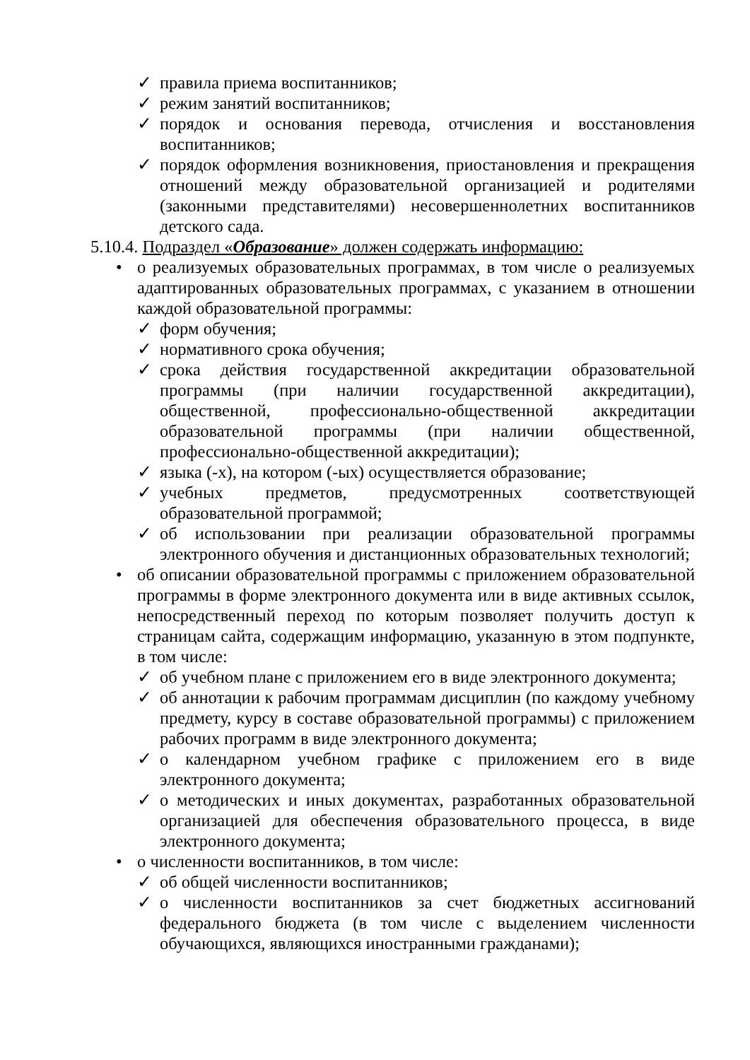✓ правила приема воспитанников;
✓ режим занятий воспитанников;
✓ порядок и основания перевода, отчисления и восстановления воспитанников;
✓ порядок оформления возникновения, приостановления и прекращения отношений между образовательной организацией и родителями (законными представителями) несовершеннолетних воспитанников детского сада.
5.10.4. Подраздел «Образование» должен содержать информацию:
• о реализуемых образовательных программах, в том числе о реализуемых адаптированных образовательных программах, с указанием в отношении каждой образовательной программы:
✓ форм обучения;
✓ нормативного срока обучения;
✓ срока действия государственной аккредитации образовательной программы (при наличии государственной аккредитации), общественной, профессионально-общественной аккредитации образовательной программы (при наличии общественной, профессионально-общественной аккредитации);
✓ языка (-х), на котором (-ых) осуществляется образование;
✓ учебных предметов, предусмотренных соответствующей образовательной программой;
✓ об использовании при реализации образовательной программы электронного обучения и дистанционных образовательных технологий;
• об описании образовательной программы с приложением образовательной программы в форме электронного документа или в виде активных ссылок, непосредственный переход по которым позволяет получить доступ к страницам сайта, содержащим информацию, указанную в этом подпункте, в том числе:
✓ об учебном плане с приложением его в виде электронного документа;
✓ об аннотации к рабочим программам дисциплин (по каждому учебному предмету, курсу в составе образовательной программы) с приложением рабочих программ в виде электронного документа;
✓ о календарном учебном графике с приложением его в виде электронного документа;
✓ о методических и иных документах, разработанных образовательной организацией для обеспечения образовательного процесса, в виде электронного документа;
• о численности воспитанников, в том числе:
✓ об общей численности воспитанников;
✓ о численности воспитанников за счет бюджетных ассигнований федерального бюджета (в том числе с выделением численности обучающихся, являющихся иностранными гражданами);